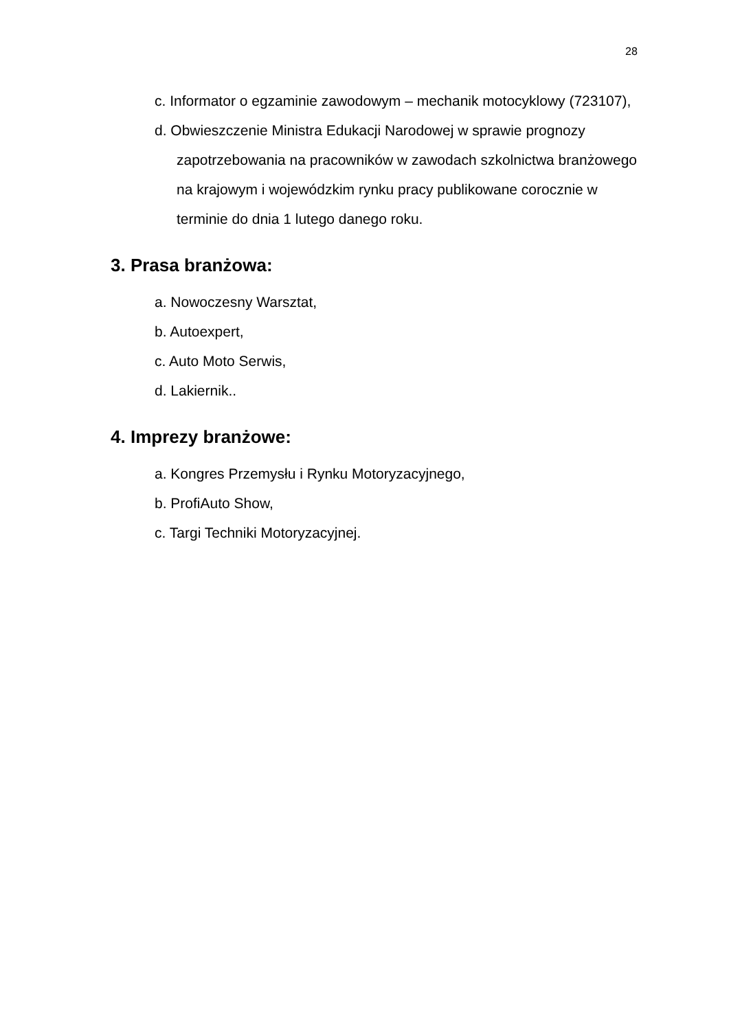28
c. Informator o egzaminie zawodowym – mechanik motocyklowy (723107),
d. Obwieszczenie Ministra Edukacji Narodowej w sprawie prognozy zapotrzebowania na pracowników w zawodach szkolnictwa branżowego na krajowym i wojewódzkim rynku pracy publikowane corocznie w terminie do dnia 1 lutego danego roku.
3. Prasa branżowa:
a. Nowoczesny Warsztat,
b. Autoexpert,
c. Auto Moto Serwis,
d. Lakiernik..
4. Imprezy branżowe:
a. Kongres Przemysłu i Rynku Motoryzacyjnego,
b. ProfiAuto Show,
c. Targi Techniki Motoryzacyjnej.